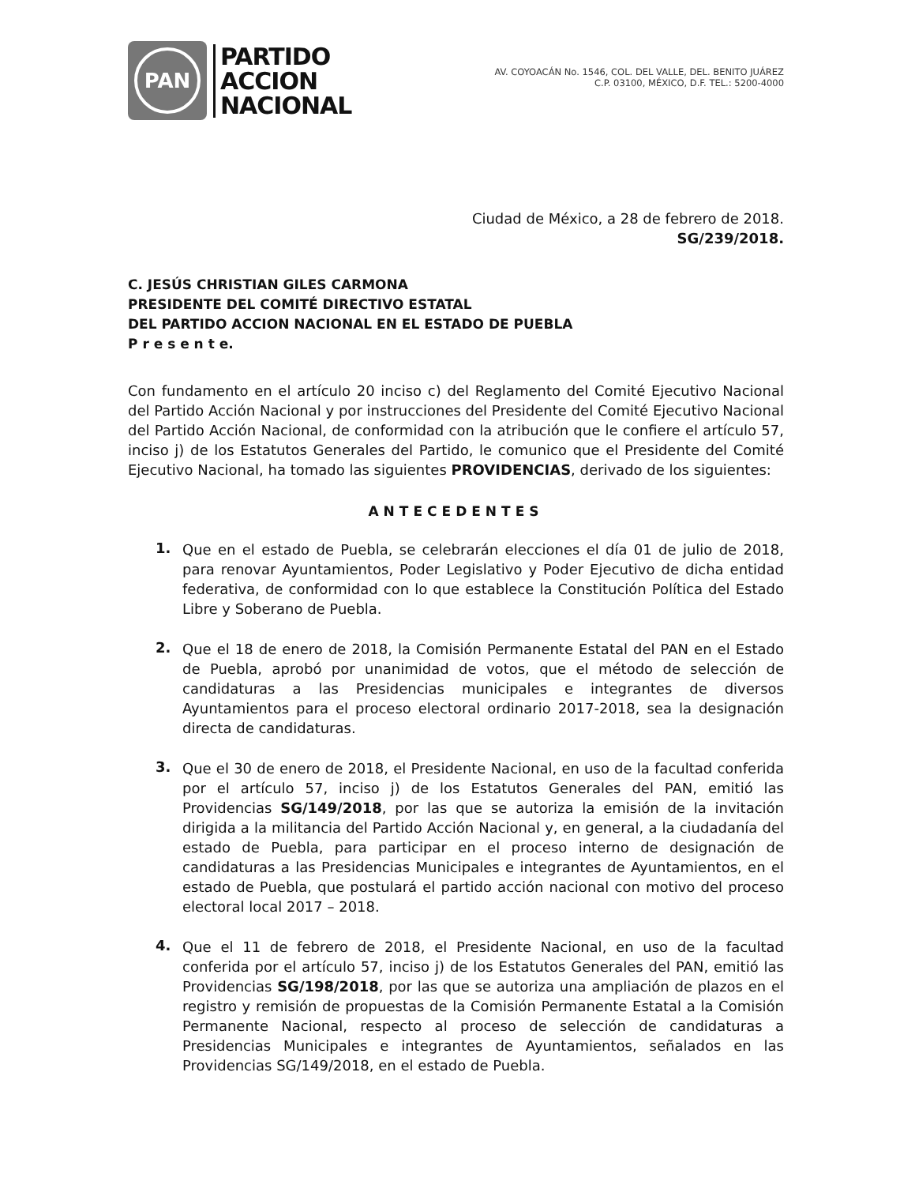PAN
PARTIDO
ACCION
NACIONAL
AV. COYOACÁN No. 1546, COL. DEL VALLE, DEL. BENITO JUÁREZ
C.P. 03100, MÉXICO, D.F. TEL.: 5200-4000
Ciudad de México, a 28 de febrero de 2018.
SG/239/2018.
C. JESÚS CHRISTIAN GILES CARMONA
PRESIDENTE DEL COMITÉ DIRECTIVO ESTATAL
DEL PARTIDO ACCION NACIONAL EN EL ESTADO DE PUEBLA
P r e s e n t e.
Con fundamento en el artículo 20 inciso c) del Reglamento del Comité Ejecutivo Nacional del Partido Acción Nacional y por instrucciones del Presidente del Comité Ejecutivo Nacional del Partido Acción Nacional, de conformidad con la atribución que le confiere el artículo 57, inciso j) de los Estatutos Generales del Partido, le comunico que el Presidente del Comité Ejecutivo Nacional, ha tomado las siguientes PROVIDENCIAS, derivado de los siguientes:
ANTECEDENTES
1.
Que en el estado de Puebla, se celebrarán elecciones el día 01 de julio de 2018, para renovar Ayuntamientos, Poder Legislativo y Poder Ejecutivo de dicha entidad federativa, de conformidad con lo que establece la Constitución Política del Estado Libre y Soberano de Puebla.
2.
Que el 18 de enero de 2018, la Comisión Permanente Estatal del PAN en el Estado de Puebla, aprobó por unanimidad de votos, que el método de selección de candidaturas a las Presidencias municipales e integrantes de diversos Ayuntamientos para el proceso electoral ordinario 2017-2018, sea la designación directa de candidaturas.
3.
Que el 30 de enero de 2018, el Presidente Nacional, en uso de la facultad conferida por el artículo 57, inciso j) de los Estatutos Generales del PAN, emitió las Providencias SG/149/2018, por las que se autoriza la emisión de la invitación dirigida a la militancia del Partido Acción Nacional y, en general, a la ciudadanía del estado de Puebla, para participar en el proceso interno de designación de candidaturas a las Presidencias Municipales e integrantes de Ayuntamientos, en el estado de Puebla, que postulará el partido acción nacional con motivo del proceso electoral local 2017 – 2018.
4.
Que el 11 de febrero de 2018, el Presidente Nacional, en uso de la facultad conferida por el artículo 57, inciso j) de los Estatutos Generales del PAN, emitió las Providencias SG/198/2018, por las que se autoriza una ampliación de plazos en el registro y remisión de propuestas de la Comisión Permanente Estatal a la Comisión Permanente Nacional, respecto al proceso de selección de candidaturas a Presidencias Municipales e integrantes de Ayuntamientos, señalados en las Providencias SG/149/2018, en el estado de Puebla.